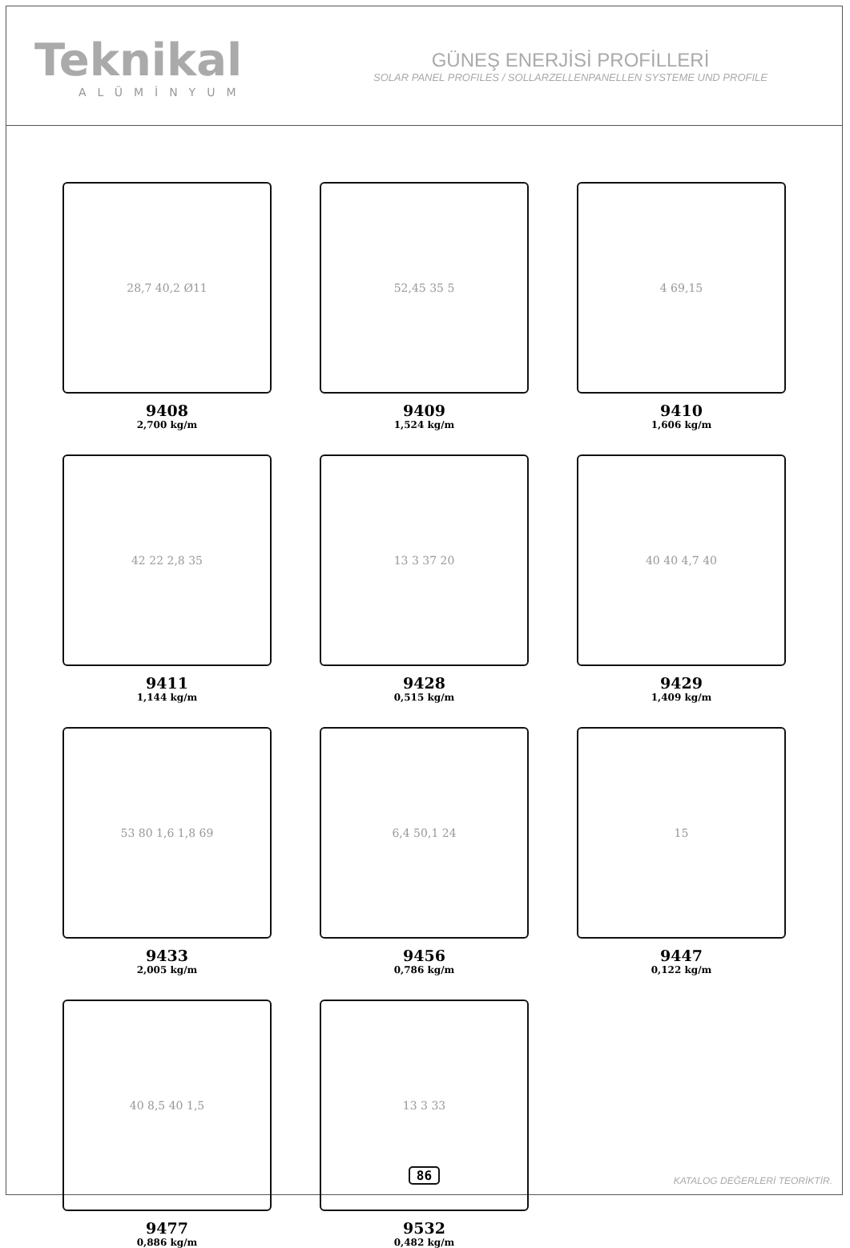Teknikal
ALÜMİNYUM
GÜNEŞ ENERJİSİ PROFİLLERİ
SOLAR PANEL PROFILES / SOLLARZELLENPANELLEN SYSTEME UND PROFILE
28,7 40,2 Ø11
9408
2,700 kg/m
52,45 35 5
9409
1,524 kg/m
4 69,15
9410
1,606 kg/m
42 22 2,8 35
9411
1,144 kg/m
13 3 37 20
9428
0,515 kg/m
40 40 4,7 40
9429
1,409 kg/m
53 80 1,6 1,8 69
9433
2,005 kg/m
6,4 50,1 24
9456
0,786 kg/m
15
9447
0,122 kg/m
40 8,5 40 1,5
9477
0,886 kg/m
13 3 33
9532
0,482 kg/m
86 KATALOG DEĞERLERİ TEORİKTİR.